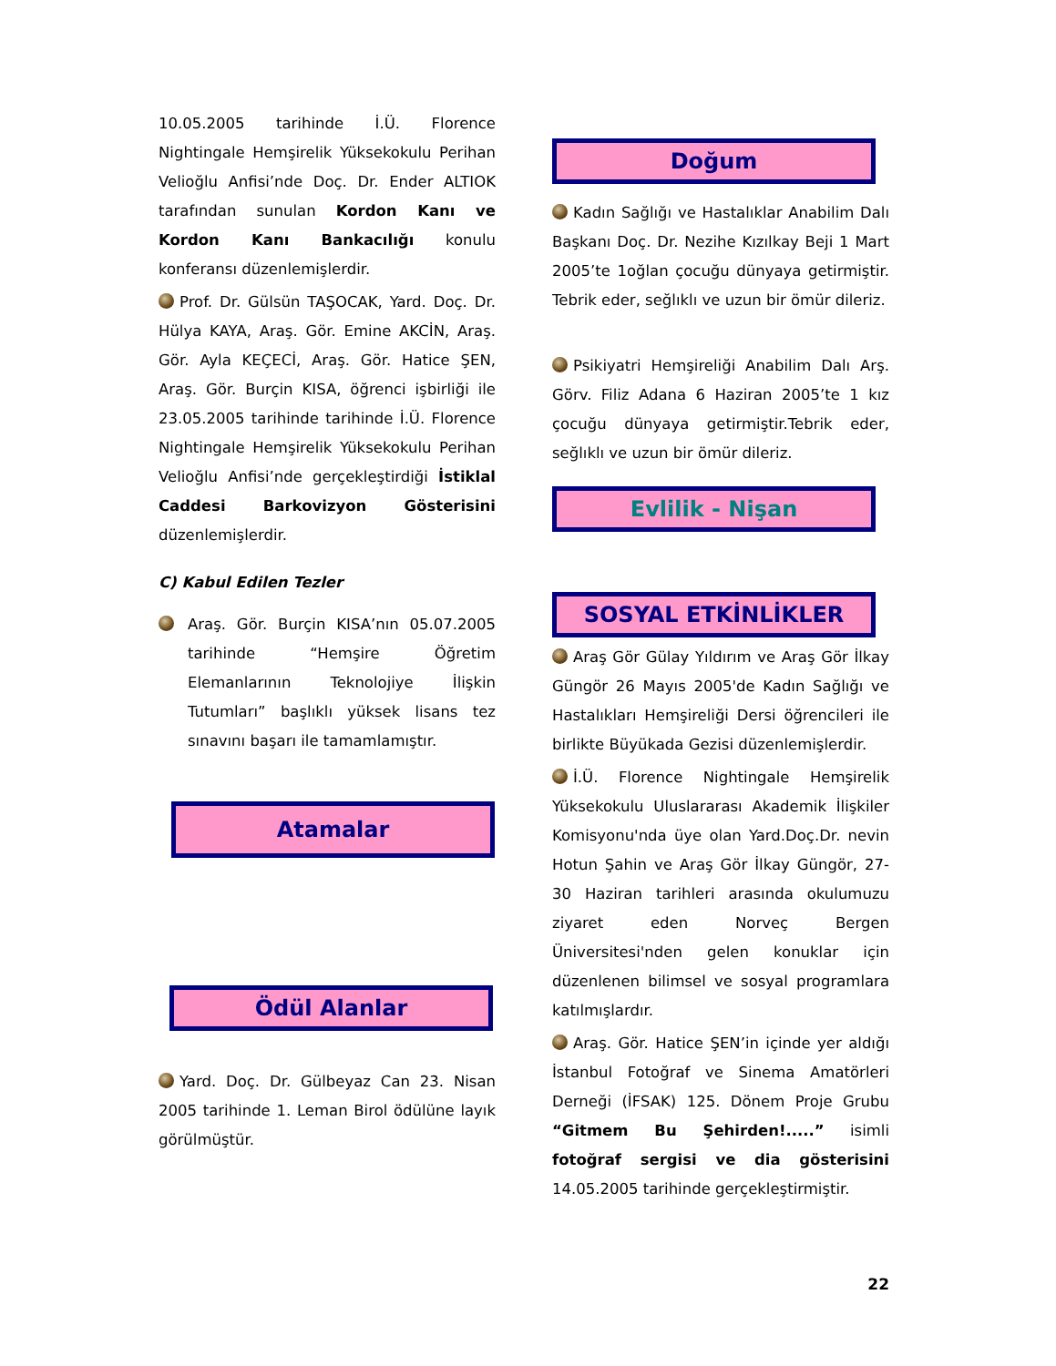10.05.2005 tarihinde İ.Ü. Florence Nightingale Hemşirelik Yüksekokulu Perihan Velioğlu Anfisi’nde Doç. Dr. Ender ALTIOK tarafından sunulan Kordon Kanı ve Kordon Kanı Bankacılığı konulu konferansı düzenlemişlerdir.
Prof. Dr. Gülsün TAŞOCAK, Yard. Doç. Dr. Hülya KAYA, Araş. Gör. Emine AKCİN, Araş. Gör. Ayla KEÇECİ, Araş. Gör. Hatice ŞEN, Araş. Gör. Burçin KISA, öğrenci işbirliği ile 23.05.2005 tarihinde tarihinde İ.Ü. Florence Nightingale Hemşirelik Yüksekokulu Perihan Velioğlu Anfisi’nde gerçekleştirdiği İstiklal Caddesi Barkovizyon Gösterisini düzenlemişlerdir.
C) Kabul Edilen Tezler
Araş. Gör. Burçin KISA’nın 05.07.2005 tarihinde “Hemşire Öğretim Elemanlarının Teknolojiye İlişkin Tutumları” başlıklı yüksek lisans tez sınavını başarı ile tamamlamıştır.
Atamalar
Ödül Alanlar
Yard. Doç. Dr. Gülbeyaz Can 23. Nisan 2005 tarihinde 1. Leman Birol ödülüne layık görülmüştür.
Doğum
Kadın Sağlığı ve Hastalıklar Anabilim Dalı Başkanı Doç. Dr. Nezihe Kızılkay Beji 1 Mart 2005’te 1oğlan çocuğu dünyaya getirmiştir. Tebrik eder, seğlıklı ve uzun bir ömür dileriz.
Psikiyatri Hemşireliği Anabilim Dalı Arş. Görv. Filiz Adana 6 Haziran 2005’te 1 kız çocuğu dünyaya getirmiştir.Tebrik eder, seğlıklı ve uzun bir ömür dileriz.
Evlilik - Nişan
SOSYAL ETKİNLİKLER
Araş Gör Gülay Yıldırım ve Araş Gör İlkay Güngör 26 Mayıs 2005'de Kadın Sağlığı ve Hastalıkları Hemşireliği Dersi öğrencileri ile birlikte Büyükada Gezisi düzenlemişlerdir.
İ.Ü. Florence Nightingale Hemşirelik Yüksekokulu Uluslararası Akademik İlişkiler Komisyonu'nda üye olan Yard.Doç.Dr. nevin Hotun Şahin ve Araş Gör İlkay Güngör, 27-30 Haziran tarihleri arasında okulumuzu ziyaret eden Norveç Bergen Üniversitesi'nden gelen konuklar için düzenlenen bilimsel ve sosyal programlara katılmışlardır.
Araş. Gör. Hatice ŞEN’in içinde yer aldığı İstanbul Fotoğraf ve Sinema Amatörleri Derneği (İFSAK) 125. Dönem Proje Grubu “Gitmem Bu Şehirden!.....” isimli fotoğraf sergisi ve dia gösterisini 14.05.2005 tarihinde gerçekleştirmiştir.
22